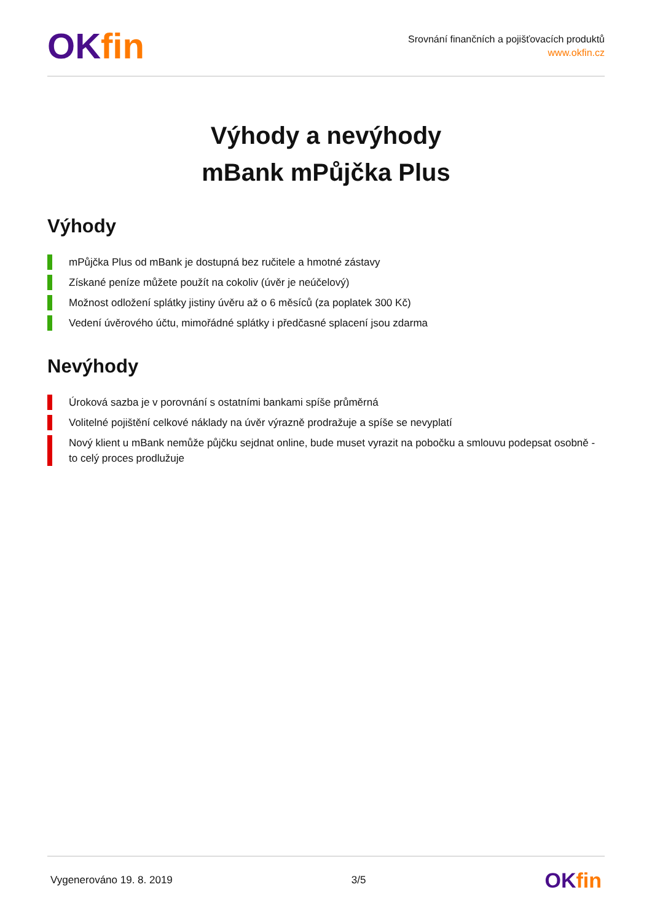OKfin
Srovnání finančních a pojišťovacích produktů
www.okfin.cz
Výhody a nevýhody
mBank mPůjčka Plus
Výhody
mPůjčka Plus od mBank je dostupná bez ručitele a hmotné zástavy
Získané peníze můžete použít na cokoliv (úvěr je neúčelový)
Možnost odložení splátky jistiny úvěru až o 6 měsíců (za poplatek 300 Kč)
Vedení úvěrového účtu, mimořádné splátky i předčasné splacení jsou zdarma
Nevýhody
Úroková sazba je v porovnání s ostatními bankami spíše průměrná
Volitelné pojištění celkové náklady na úvěr výrazně prodražuje a spíše se nevyplatí
Nový klient u mBank nemůže půjčku sejdnat online, bude muset vyrazit na pobočku a smlouvu podepsat osobně - to celý proces prodlužuje
Vygenerováno 19. 8. 2019 3/5
OK fin